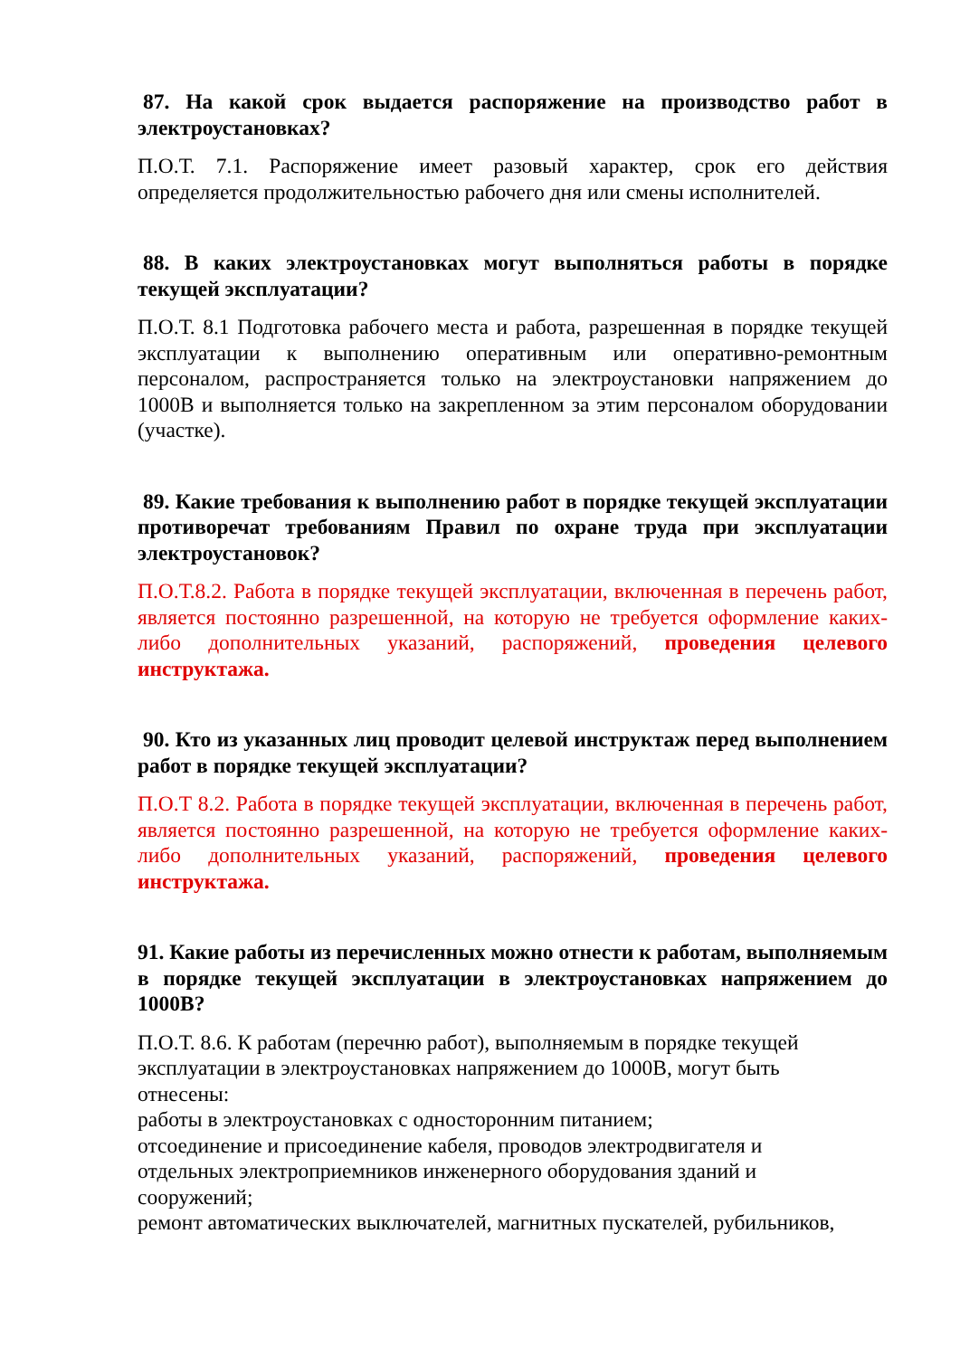87. На какой срок выдается распоряжение на производство работ в электроустановках?
П.О.Т. 7.1. Распоряжение имеет разовый характер, срок его действия определяется продолжительностью рабочего дня или смены исполнителей.
88. В каких электроустановках могут выполняться работы в порядке текущей эксплуатации?
П.О.Т. 8.1 Подготовка рабочего места и работа, разрешенная в порядке текущей эксплуатации к выполнению оперативным или оперативно-ремонтным персоналом, распространяется только на электроустановки напряжением до 1000В и выполняется только на закрепленном за этим персоналом оборудовании (участке).
89. Какие требования к выполнению работ в порядке текущей эксплуатации противоречат требованиям Правил по охране труда при эксплуатации электроустановок?
П.О.Т.8.2. Работа в порядке текущей эксплуатации, включенная в перечень работ, является постоянно разрешенной, на которую не требуется оформление каких-либо дополнительных указаний, распоряжений, проведения целевого инструктажа.
90. Кто из указанных лиц проводит целевой инструктаж перед выполнением работ в порядке текущей эксплуатации?
П.О.Т 8.2. Работа в порядке текущей эксплуатации, включенная в перечень работ, является постоянно разрешенной, на которую не требуется оформление каких-либо дополнительных указаний, распоряжений, проведения целевого инструктажа.
91. Какие работы из перечисленных можно отнести к работам, выполняемым в порядке текущей эксплуатации в электроустановках напряжением до 1000В?
П.О.Т. 8.6. К работам (перечню работ), выполняемым в порядке текущей
эксплуатации в электроустановках напряжением до 1000В, могут быть
отнесены:
работы в электроустановках с односторонним питанием;
отсоединение и присоединение кабеля, проводов электродвигателя и
отдельных электроприемников инженерного оборудования зданий и
сооружений;
ремонт автоматических выключателей, магнитных пускателей, рубильников,